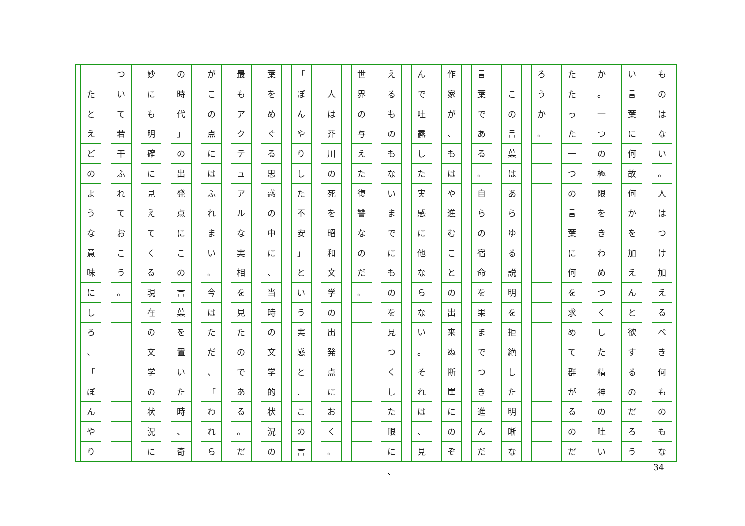ものはない
。
人はつけ加えるべき何ものもな
い言葉に何故何かを加えんと欲するのだろう
か
。
一つの極限をきわめつくした精神の吐い
たたった一つの言葉に何を求めて群がるのだ
ろうか
。
この言葉はあらゆる説明を拒絶した明晰な
言葉である
。
自らの宿命を果までつき進んだ
作家が
、
もはや進むことの出来ぬ断崖にのぞ
んで吐露した実感に他ならない
。
それは
、
見
えるものもないまでにものを見つくした眼に
世界の与えた復讐なのだ
。
人は芥川の死を昭和文学の出発点におく
。
「
ぼんやりした不安
」
という実感と
、
この言
葉をめぐる思惑の中に
、
当時の文学的状況の
最もアクテュアルな実相を見たのである
。
だ
がこの点にはふれまい
。
今はただ
、
「
われら
の時代
」
の出発点にこの言葉を置いた時
、
奇
妙にも明確に見えてくる現在の文学の状況に
ついて若干ふれておこう
。
たとえどのような意味にしろ
、
「
ぼんやり
、 34